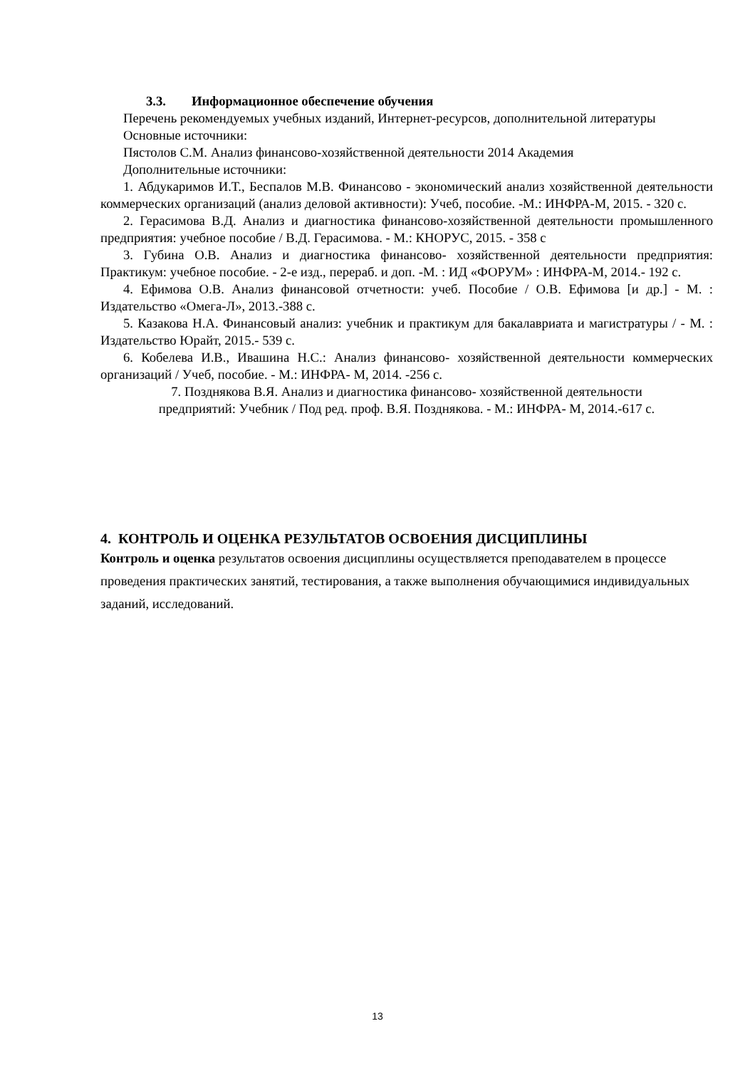3.3. Информационное обеспечение обучения
Перечень рекомендуемых учебных изданий, Интернет-ресурсов, дополнительной литературы
Основные источники:
Пястолов С.М. Анализ финансово-хозяйственной деятельности 2014 Академия
Дополнительные источники:
1. Абдукаримов И.Т., Беспалов М.В. Финансово - экономический анализ хозяйственной деятельности коммерческих организаций (анализ деловой активности): Учеб, пособие. -М.: ИНФРА-М, 2015. - 320 с.
2. Герасимова В.Д. Анализ и диагностика финансово-хозяйственной деятельности промышленного предприятия: учебное пособие / В.Д. Герасимова. - М.: КНОРУС, 2015. - 358 с
3. Губина О.В. Анализ и диагностика финансово- хозяйственной деятельности предприятия: Практикум: учебное пособие. - 2-е изд., перераб. и доп. -М. : ИД «ФОРУМ» : ИНФРА-М, 2014.- 192 с.
4. Ефимова О.В. Анализ финансовой отчетности: учеб. Пособие / О.В. Ефимова [и др.] - М. : Издательство «Омега-Л», 2013.-388 с.
5. Казакова Н.А. Финансовый анализ: учебник и практикум для бакалавриата и магистратуры / - М. : Издательство Юрайт, 2015.- 539 с.
6. Кобелева И.В., Ивашина Н.С.: Анализ финансово- хозяйственной деятельности коммерческих организаций / Учеб, пособие. - М.: ИНФРА- М, 2014. -256 с.
7. Позднякова В.Я. Анализ и диагностика финансово- хозяйственной деятельности
предприятий: Учебник / Под ред. проф. В.Я. Позднякова. - М.: ИНФРА- М, 2014.-617 с.
4. КОНТРОЛЬ И ОЦЕНКА РЕЗУЛЬТАТОВ ОСВОЕНИЯ ДИСЦИПЛИНЫ
Контроль и оценка результатов освоения дисциплины осуществляется преподавателем в процессе проведения практических занятий, тестирования, а также выполнения обучающимися индивидуальных заданий, исследований.
13